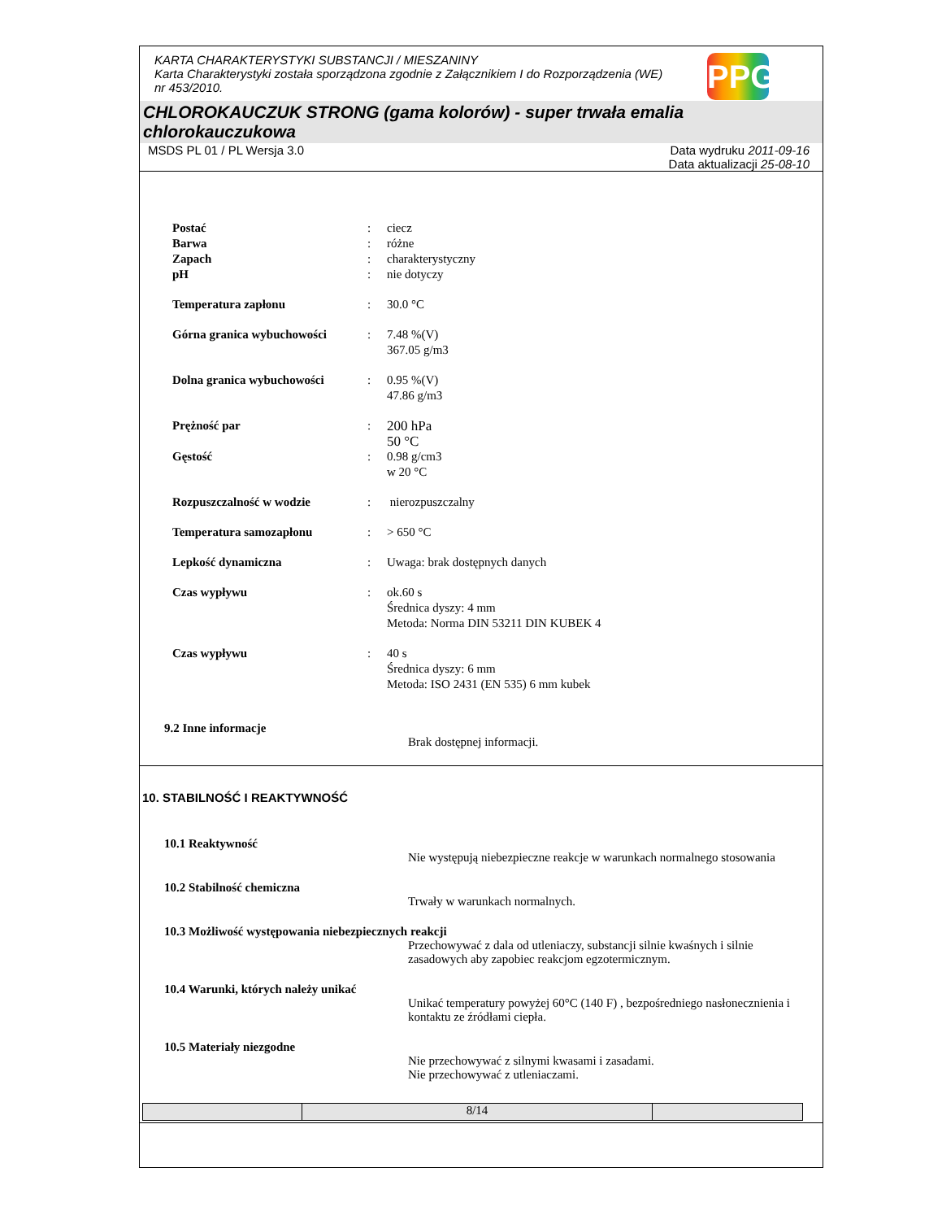KARTA CHARAKTERYSTYKI SUBSTANCJI / MIESZANINY
Karta Charakterystyki została sporządzona zgodnie z Załącznikiem I do Rozporządzenia (WE) nr 453/2010.
PPG
CHLOROKAUCZUK STRONG (gama kolorów) - super trwała emalia chlorokauczukowa
MSDS PL 01 / PL Wersja 3.0 Data wydruku 2011-09-16
Data aktualizacji 25-08-10
| Postać | : | ciecz |
| Barwa | : | różne |
| Zapach | : | charakterystyczny |
| pH | : | nie dotyczy |
| Temperatura zapłonu | : | 30.0 °C |
| Górna granica wybuchowości | : | 7.48 %(V) 367.05 g/m3 |
| Dolna granica wybuchowości | : | 0.95 %(V) 47.86 g/m3 |
| Prężność par | : | 200 hPa 50 °C |
| Gęstość | : | 0.98 g/cm3 w 20 °C |
| Rozpuszczalność w wodzie | : | nierozpuszczalny |
| Temperatura samozapłonu | : | > 650 °C |
| Lepkość dynamiczna | : | Uwaga: brak dostępnych danych |
| Czas wypływu | : | ok.60 s Średnica dyszy: 4 mm Metoda: Norma DIN 53211 DIN KUBEK 4 |
| Czas wypływu | : | 40 s Średnica dyszy: 6 mm Metoda: ISO 2431 (EN 535) 6 mm kubek |
9.2 Inne informacje
Brak dostępnej informacji.
10. STABILNOŚĆ I REAKTYWNOŚĆ
10.1 Reaktywność
Nie występują niebezpieczne reakcje w warunkach normalnego stosowania
10.2 Stabilność chemiczna
Trwały w warunkach normalnych.
10.3 Możliwość występowania niebezpiecznych reakcji
Przechowywać z dala od utleniaczy, substancji silnie kwaśnych i silnie zasadowych aby zapobiec reakcjom egzotermicznym.
10.4 Warunki, których należy unikać
Unikać temperatury powyżej 60°C (140 F) , bezpośredniego nasłonecznienia i kontaktu ze źródłami ciepła.
10.5 Materiały niezgodne
Nie przechowywać z silnymi kwasami i zasadami.
Nie przechowywać z utleniaczami.
8/14